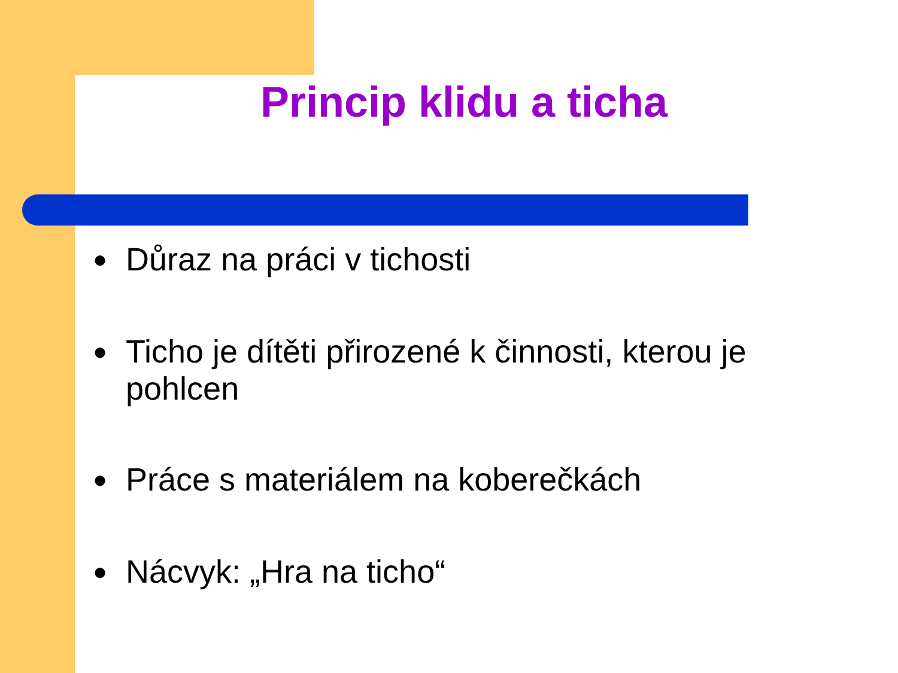Princip klidu a ticha
● Důraz na práci v tichosti
● Ticho je dítěti přirozené k činnosti, kterou je pohlcen
● Práce s materiálem na koberečkách
● Nácvyk: „Hra na ticho“